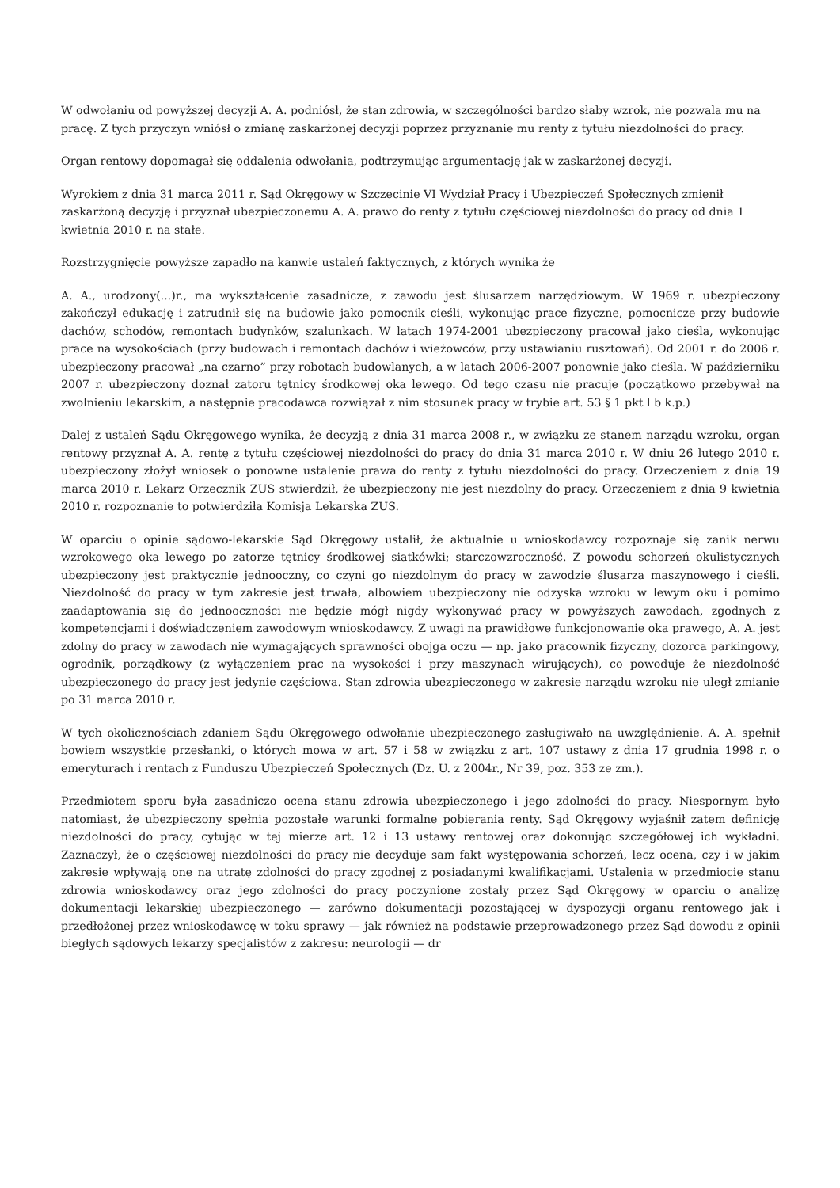W odwołaniu od powyższej decyzji A. A. podniósł, że stan zdrowia, w szczególności bardzo słaby wzrok, nie pozwala mu na pracę. Z tych przyczyn wniósł o zmianę zaskarżonej decyzji poprzez przyznanie mu renty z tytułu niezdolności do pracy.
Organ rentowy dopomagał się oddalenia odwołania, podtrzymując argumentację jak w zaskarżonej decyzji.
Wyrokiem z dnia 31 marca 2011 r. Sąd Okręgowy w Szczecinie VI Wydział Pracy i Ubezpieczeń Społecznych zmienił zaskarżoną decyzję i przyznał ubezpieczonemu A. A. prawo do renty z tytułu częściowej niezdolności do pracy od dnia 1 kwietnia 2010 r. na stałe.
Rozstrzygnięcie powyższe zapadło na kanwie ustaleń faktycznych, z których wynika że
A. A., urodzony(...)r., ma wykształcenie zasadnicze, z zawodu jest ślusarzem narzędziowym. W 1969 r. ubezpieczony zakończył edukację i zatrudnił się na budowie jako pomocnik cieśli, wykonując prace fizyczne, pomocnicze przy budowie dachów, schodów, remontach budynków, szalunkach. W latach 1974-2001 ubezpieczony pracował jako cieśla, wykonując prace na wysokościach (przy budowach i remontach dachów i wieżowców, przy ustawianiu rusztowań). Od 2001 r. do 2006 r. ubezpieczony pracował „na czarno” przy robotach budowlanych, a w latach 2006-2007 ponownie jako cieśla. W październiku 2007 r. ubezpieczony doznał zatoru tętnicy środkowej oka lewego. Od tego czasu nie pracuje (początkowo przebywał na zwolnieniu lekarskim, a następnie pracodawca rozwiązał z nim stosunek pracy w trybie art. 53 § 1 pkt l b k.p.)
Dalej z ustaleń Sądu Okręgowego wynika, że decyzją z dnia 31 marca 2008 r., w związku ze stanem narządu wzroku, organ rentowy przyznał A. A. rentę z tytułu częściowej niezdolności do pracy do dnia 31 marca 2010 r. W dniu 26 lutego 2010 r. ubezpieczony złożył wniosek o ponowne ustalenie prawa do renty z tytułu niezdolności do pracy. Orzeczeniem z dnia 19 marca 2010 r. Lekarz Orzecznik ZUS stwierdził, że ubezpieczony nie jest niezdolny do pracy. Orzeczeniem z dnia 9 kwietnia 2010 r. rozpoznanie to potwierdziła Komisja Lekarska ZUS.
W oparciu o opinie sądowo-lekarskie Sąd Okręgowy ustalił, że aktualnie u wnioskodawcy rozpoznaje się zanik nerwu wzrokowego oka lewego po zatorze tętnicy środkowej siatkówki; starczowzroczność. Z powodu schorzeń okulistycznych ubezpieczony jest praktycznie jednooczny, co czyni go niezdolnym do pracy w zawodzie ślusarza maszynowego i cieśli. Niezdolność do pracy w tym zakresie jest trwała, albowiem ubezpieczony nie odzyska wzroku w lewym oku i pomimo zaadaptowania się do jednooczności nie będzie mógł nigdy wykonywać pracy w powyższych zawodach, zgodnych z kompetencjami i doświadczeniem zawodowym wnioskodawcy. Z uwagi na prawidłowe funkcjonowanie oka prawego, A. A. jest zdolny do pracy w zawodach nie wymagających sprawności obojga oczu — np. jako pracownik fizyczny, dozorca parkingowy, ogrodnik, porządkowy (z wyłączeniem prac na wysokości i przy maszynach wirujących), co powoduje że niezdolność ubezpieczonego do pracy jest jedynie częściowa. Stan zdrowia ubezpieczonego w zakresie narządu wzroku nie uległ zmianie po 31 marca 2010 r.
W tych okolicznościach zdaniem Sądu Okręgowego odwołanie ubezpieczonego zasługiwało na uwzględnienie. A. A. spełnił bowiem wszystkie przesłanki, o których mowa w art. 57 i 58 w związku z art. 107 ustawy z dnia 17 grudnia 1998 r. o emeryturach i rentach z Funduszu Ubezpieczeń Społecznych (Dz. U. z 2004r., Nr 39, poz. 353 ze zm.).
Przedmiotem sporu była zasadniczo ocena stanu zdrowia ubezpieczonego i jego zdolności do pracy. Niespornym było natomiast, że ubezpieczony spełnia pozostałe warunki formalne pobierania renty. Sąd Okręgowy wyjaśnił zatem definicję niezdolności do pracy, cytując w tej mierze art. 12 i 13 ustawy rentowej oraz dokonując szczegółowej ich wykładni. Zaznaczył, że o częściowej niezdolności do pracy nie decyduje sam fakt występowania schorzeń, lecz ocena, czy i w jakim zakresie wpływają one na utratę zdolności do pracy zgodnej z posiadanymi kwalifikacjami. Ustalenia w przedmiocie stanu zdrowia wnioskodawcy oraz jego zdolności do pracy poczynione zostały przez Sąd Okręgowy w oparciu o analizę dokumentacji lekarskiej ubezpieczonego — zarówno dokumentacji pozostającej w dyspozycji organu rentowego jak i przedłożonej przez wnioskodawcę w toku sprawy — jak również na podstawie przeprowadzonego przez Sąd dowodu z opinii biegłych sądowych lekarzy specjalistów z zakresu: neurologii — dr